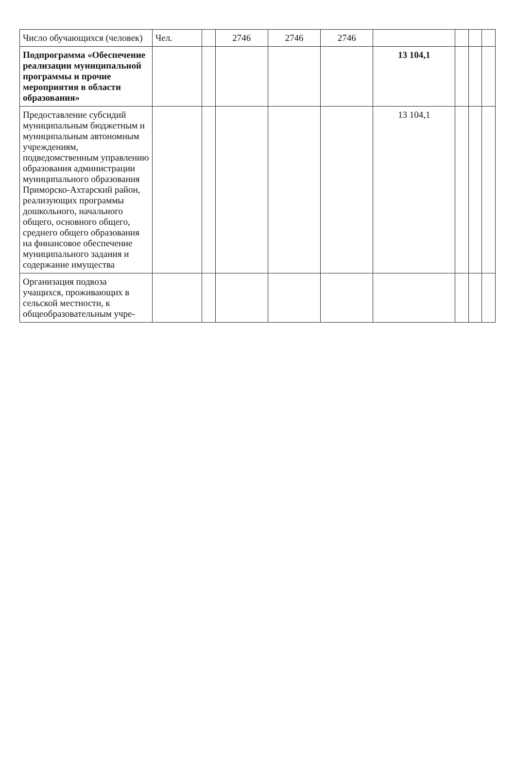| Число обучающихся (человек) | Чел. | | 2746 | 2746 | 2746 | | | | |
| Подпрограмма «Обеспечение реализации муниципальной программы и прочие мероприятия в области образования» | | | | | | 13 104,1 | | | |
| Предоставление субсидий муниципальным бюджетным и муниципальным автономным учреждениям, подведомственным управлению образования администрации муниципального образования Приморско-Ахтарский район, реализующих программы дошкольного, начального общего, основного общего, среднего общего образования на финансовое обеспечение муниципального задания и содержание имущества | | | | | | 13 104,1 | | | |
| Организация подвоза учащихся, проживающих в сельской местности, к общеобразовательным учре- | | | | | | | | | |